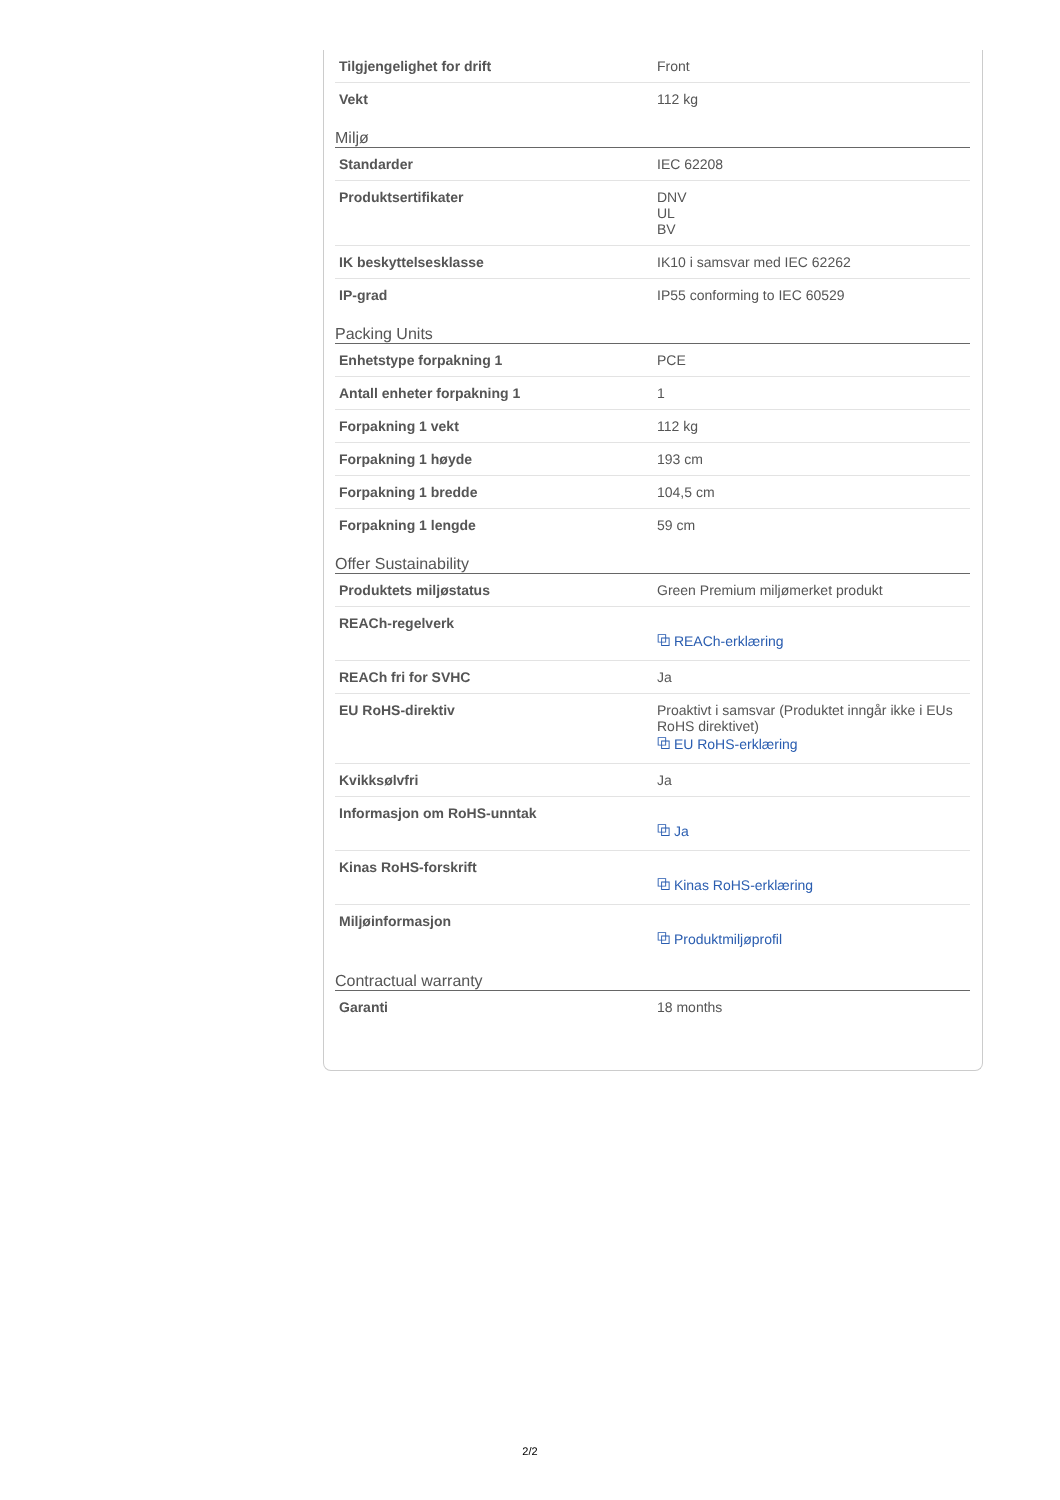| Tilgjengelighet for drift | Front |
| Vekt | 112 kg |
Miljø
| Standarder | IEC 62208 |
| Produktsertifikater | DNV UL BV |
| IK beskyttelsesklasse | IK10 i samsvar med IEC 62262 |
| IP-grad | IP55 conforming to IEC 60529 |
Packing Units
| Enhetstype forpakning 1 | PCE |
| Antall enheter forpakning 1 | 1 |
| Forpakning 1 vekt | 112 kg |
| Forpakning 1 høyde | 193 cm |
| Forpakning 1 bredde | 104,5 cm |
| Forpakning 1 lengde | 59 cm |
Offer Sustainability
| Produktets miljøstatus | Green Premium miljømerket produkt |
| REACh-regelverk | ⧉ REACh-erklæring |
| REACh fri for SVHC | Ja |
| EU RoHS-direktiv | Proaktivt i samsvar (Produktet inngår ikke i EUs RoHS direktivet) ⧉ EU RoHS-erklæring |
| Kvikksølvfri | Ja |
| Informasjon om RoHS-unntak | ⧉ Ja |
| Kinas RoHS-forskrift | ⧉ Kinas RoHS-erklæring |
| Miljøinformasjon | ⧉ Produktmiljøprofil |
Contractual warranty
| Garanti | 18 months |
2/2